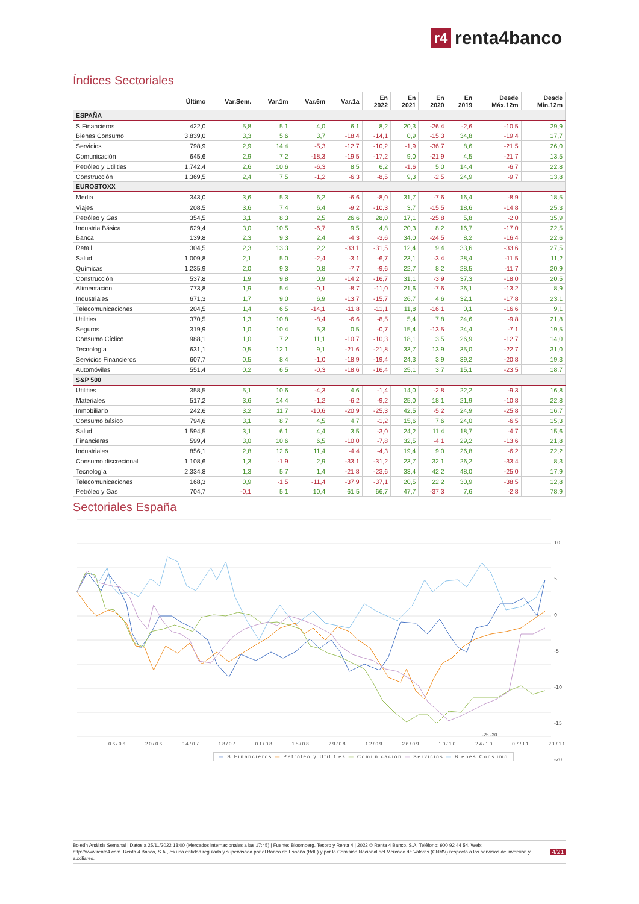r4
renta4banco
Índices Sectoriales
| | Último | Var.Sem. | Var.1m | Var.6m | Var.1a | En 2022 | En 2021 | En 2020 | En 2019 | Desde Máx.12m | Desde Mín.12m |
| --- | --- | --- | --- | --- | --- | --- | --- | --- | --- | --- | --- |
| ESPAÑA | | | | | | | | | | | |
| S.Financieros | 422,0 | 5,8 | 5,1 | 4,0 | 6,1 | 8,2 | 20,3 | -26,4 | -2,6 | -10,5 | 29,9 |
| Bienes Consumo | 3.839,0 | 3,3 | 5,6 | 3,7 | -18,4 | -14,1 | 0,9 | -15,3 | 34,8 | -19,4 | 17,7 |
| Servicios | 798,9 | 2,9 | 14,4 | -5,3 | -12,7 | -10,2 | -1,9 | -36,7 | 8,6 | -21,5 | 26,0 |
| Comunicación | 645,6 | 2,9 | 7,2 | -18,3 | -19,5 | -17,2 | 9,0 | -21,9 | 4,5 | -21,7 | 13,5 |
| Petróleo y Utilities | 1.742,4 | 2,6 | 10,6 | -6,3 | 8,5 | 6,2 | -1,6 | 5,0 | 14,4 | -6,7 | 22,8 |
| Construcción | 1.369,5 | 2,4 | 7,5 | -1,2 | -6,3 | -8,5 | 9,3 | -2,5 | 24,9 | -9,7 | 13,8 |
| EUROSTOXX | | | | | | | | | | | |
| Media | 343,0 | 3,6 | 5,3 | 6,2 | -6,6 | -8,0 | 31,7 | -7,6 | 16,4 | -8,9 | 18,5 |
| Viajes | 208,5 | 3,6 | 7,4 | 6,4 | -9,2 | -10,3 | 3,7 | -15,5 | 18,6 | -14,8 | 25,3 |
| Petróleo y Gas | 354,5 | 3,1 | 8,3 | 2,5 | 26,6 | 28,0 | 17,1 | -25,8 | 5,8 | -2,0 | 35,9 |
| Industria Básica | 629,4 | 3,0 | 10,5 | -6,7 | 9,5 | 4,8 | 20,3 | 8,2 | 16,7 | -17,0 | 22,5 |
| Banca | 139,8 | 2,3 | 9,3 | 2,4 | -4,3 | -3,6 | 34,0 | -24,5 | 8,2 | -16,4 | 22,6 |
| Retail | 304,5 | 2,3 | 13,3 | 2,2 | -33,1 | -31,5 | 12,4 | 9,4 | 33,6 | -33,6 | 27,5 |
| Salud | 1.009,8 | 2,1 | 5,0 | -2,4 | -3,1 | -6,7 | 23,1 | -3,4 | 28,4 | -11,5 | 11,2 |
| Químicas | 1.235,9 | 2,0 | 9,3 | 0,8 | -7,7 | -9,6 | 22,7 | 8,2 | 28,5 | -11,7 | 20,9 |
| Construcción | 537,8 | 1,9 | 9,8 | 0,9 | -14,2 | -16,7 | 31,1 | -3,9 | 37,3 | -18,0 | 20,5 |
| Alimentación | 773,8 | 1,9 | 5,4 | -0,1 | -8,7 | -11,0 | 21,6 | -7,6 | 26,1 | -13,2 | 8,9 |
| Industriales | 671,3 | 1,7 | 9,0 | 6,9 | -13,7 | -15,7 | 26,7 | 4,6 | 32,1 | -17,8 | 23,1 |
| Telecomunicaciones | 204,5 | 1,4 | 6,5 | -14,1 | -11,8 | -11,1 | 11,8 | -16,1 | 0,1 | -16,6 | 9,1 |
| Utilities | 370,5 | 1,3 | 10,8 | -8,4 | -6,6 | -8,5 | 5,4 | 7,8 | 24,6 | -9,8 | 21,8 |
| Seguros | 319,9 | 1,0 | 10,4 | 5,3 | 0,5 | -0,7 | 15,4 | -13,5 | 24,4 | -7,1 | 19,5 |
| Consumo Cíclico | 988,1 | 1,0 | 7,2 | 11,1 | -10,7 | -10,3 | 18,1 | 3,5 | 26,9 | -12,7 | 14,0 |
| Tecnología | 631,1 | 0,5 | 12,1 | 9,1 | -21,6 | -21,8 | 33,7 | 13,9 | 35,0 | -22,7 | 31,0 |
| Servicios Financieros | 607,7 | 0,5 | 8,4 | -1,0 | -18,9 | -19,4 | 24,3 | 3,9 | 39,2 | -20,8 | 19,3 |
| Automóviles | 551,4 | 0,2 | 6,5 | -0,3 | -18,6 | -16,4 | 25,1 | 3,7 | 15,1 | -23,5 | 18,7 |
| S&P 500 | | | | | | | | | | | |
| Utilities | 358,5 | 5,1 | 10,6 | -4,3 | 4,6 | -1,4 | 14,0 | -2,8 | 22,2 | -9,3 | 16,8 |
| Materiales | 517,2 | 3,6 | 14,4 | -1,2 | -6,2 | -9,2 | 25,0 | 18,1 | 21,9 | -10,8 | 22,8 |
| Inmobiliario | 242,6 | 3,2 | 11,7 | -10,6 | -20,9 | -25,3 | 42,5 | -5,2 | 24,9 | -25,8 | 16,7 |
| Consumo básico | 794,6 | 3,1 | 8,7 | 4,5 | 4,7 | -1,2 | 15,6 | 7,6 | 24,0 | -6,5 | 15,3 |
| Salud | 1.594,5 | 3,1 | 6,1 | 4,4 | 3,5 | -3,0 | 24,2 | 11,4 | 18,7 | -4,7 | 15,6 |
| Financieras | 599,4 | 3,0 | 10,6 | 6,5 | -10,0 | -7,8 | 32,5 | -4,1 | 29,2 | -13,6 | 21,8 |
| Industriales | 856,1 | 2,8 | 12,6 | 11,4 | -4,4 | -4,3 | 19,4 | 9,0 | 26,8 | -6,2 | 22,2 |
| Consumo discrecional | 1.108,6 | 1,3 | -1,9 | 2,9 | -33,1 | -31,2 | 23,7 | 32,1 | 26,2 | -33,4 | 8,3 |
| Tecnología | 2.334,8 | 1,3 | 5,7 | 1,4 | -21,8 | -23,6 | 33,4 | 42,2 | 48,0 | -25,0 | 17,9 |
| Telecomunicaciones | 168,3 | 0,9 | -1,5 | -11,4 | -37,9 | -37,1 | 20,5 | 22,2 | 30,9 | -38,5 | 12,8 |
| Petróleo y Gas | 704,7 | -0,1 | 5,1 | 10,4 | 61,5 | 66,7 | 47,7 | -37,3 | 7,6 | -2,8 | 78,9 |
Sectoriales España
10
5
0
-5
-10
-15
-20
06/06 20/06 04/07 18/07 01/08 15/08 29/08 12/09 26/09 10/10 24/10 07/11 21/11
-25 -30
— S.Financieros — Petróleo y Utilities — Comunicación — Servicios — Bienes Consumo
Boletín Análisis Semanal | Datos a 25/11/2022 18:00 (Mercados internacionales a las 17:45) | Fuente: Bloomberg, Tesoro y Renta 4 | 2022 © Renta 4 Banco, S.A. Teléfono: 900 92 44 54. Web: http://www.renta4.com. Renta 4 Banco, S.A., es una entidad regulada y supervisada por el Banco de España (BdE) y por la Comisión Nacional del Mercado de Valores (CNMV) respecto a los servicios de inversión y auxiliares.
4/21